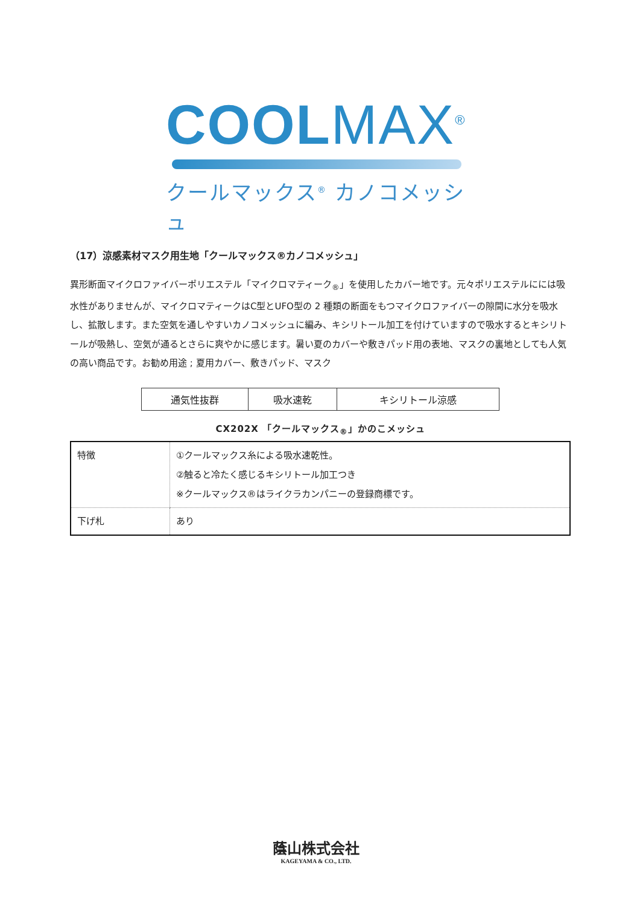COOL MAX<sup>®</sup>
クールマックス<sup>®</sup> カノコメッシュ
（17）涼感素材マスク用生地「クールマックス®カノコメッシュ」
異形断面マイクロファイバーポリエステル「マイクロマティーク<sub>®</sub>」を使用したカバー地です。元々ポリエステルにには吸水性がありませんが、マイクロマティークはC型とUFO型の 2 種類の断面をもつマイクロファイバーの隙間に水分を吸水し、拡散します。また空気を通しやすいカノコメッシュに編み、キシリトール加工を付けていますので吸水するとキシリトールが吸熱し、空気が通るとさらに爽やかに感じます。暑い夏のカバーや敷きパッド用の表地、マスクの裏地としても人気の高い商品です。お勧め用途 ; 夏用カバー、敷きパッド、マスク
| 通気性抜群 | 吸水速乾 | キシリトール涼感 |
CX202X 「クールマックス<sub>®</sub>」かのこメッシュ
| 特徴 | ①クールマックス糸による吸水速乾性。 ②触ると冷たく感じるキシリトール加工つき ※クールマックス®はライクラカンパニーの登録商標です。 |
| 下げ札 | あり |
蔭山株式会社
KAGEYAMA & CO., LTD.